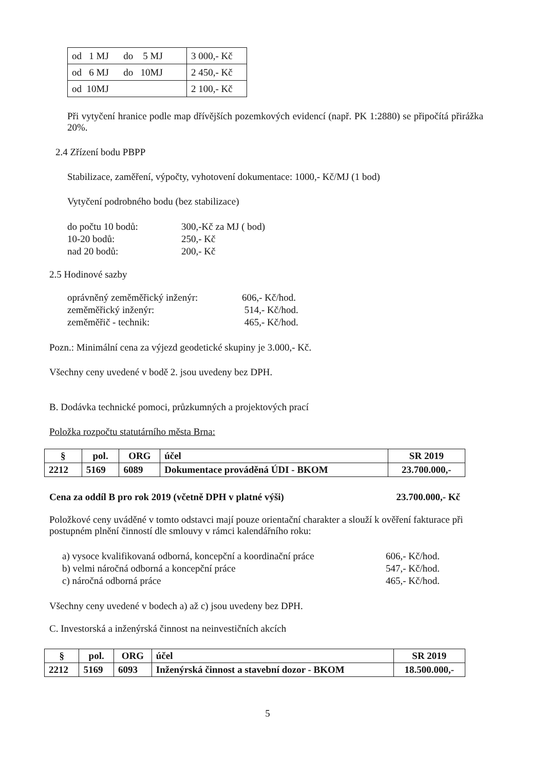| od 1 MJ do 5 MJ | 3 000,- Kč |
| od 6 MJ do 10MJ | 2 450,- Kč |
| od 10MJ | 2 100,- Kč |
Při vytyčení hranice podle map dřívějších pozemkových evidencí (např. PK 1:2880) se připočítá přirážka 20%.
2.4 Zřízení bodu PBPP
Stabilizace, zaměření, výpočty, vyhotovení dokumentace: 1000,- Kč/MJ (1 bod)
Vytyčení podrobného bodu (bez stabilizace)
do počtu 10 bodů: 300,-Kč za MJ ( bod)
10-20 bodů: 250,- Kč
nad 20 bodů: 200,- Kč
2.5 Hodinové sazby
oprávněný zeměměřický inženýr: 606,- Kč/hod.
zeměměřický inženýr: 514,- Kč/hod.
zeměměřič - technik: 465,- Kč/hod.
Pozn.: Minimální cena za výjezd geodetické skupiny je 3.000,- Kč.
Všechny ceny uvedené v bodě 2. jsou uvedeny bez DPH.
B. Dodávka technické pomoci, průzkumných a projektových prací
Položka rozpočtu statutárního města Brna:
| § | pol. | ORG | účel | SR 2019 |
| --- | --- | --- | --- | --- |
| 2212 | 5169 | 6089 | Dokumentace prováděná ÚDI - BKOM | 23.700.000,- |
Cena za oddíl B pro rok 2019 (včetně DPH v platné výši) 23.700.000,- Kč
Položkové ceny uváděné v tomto odstavci mají pouze orientační charakter a slouží k ověření fakturace při postupném plnění činností dle smlouvy v rámci kalendářního roku:
a) vysoce kvalifikovaná odborná, koncepční a koordinační práce 606,- Kč/hod.
b) velmi náročná odborná a koncepční práce 547,- Kč/hod.
c) náročná odborná práce 465,- Kč/hod.
Všechny ceny uvedené v bodech a) až c) jsou uvedeny bez DPH.
C. Investorská a inženýrská činnost na neinvestičních akcích
| § | pol. | ORG | účel | SR 2019 |
| --- | --- | --- | --- | --- |
| 2212 | 5169 | 6093 | Inženýrská činnost a stavební dozor - BKOM | 18.500.000,- |
5